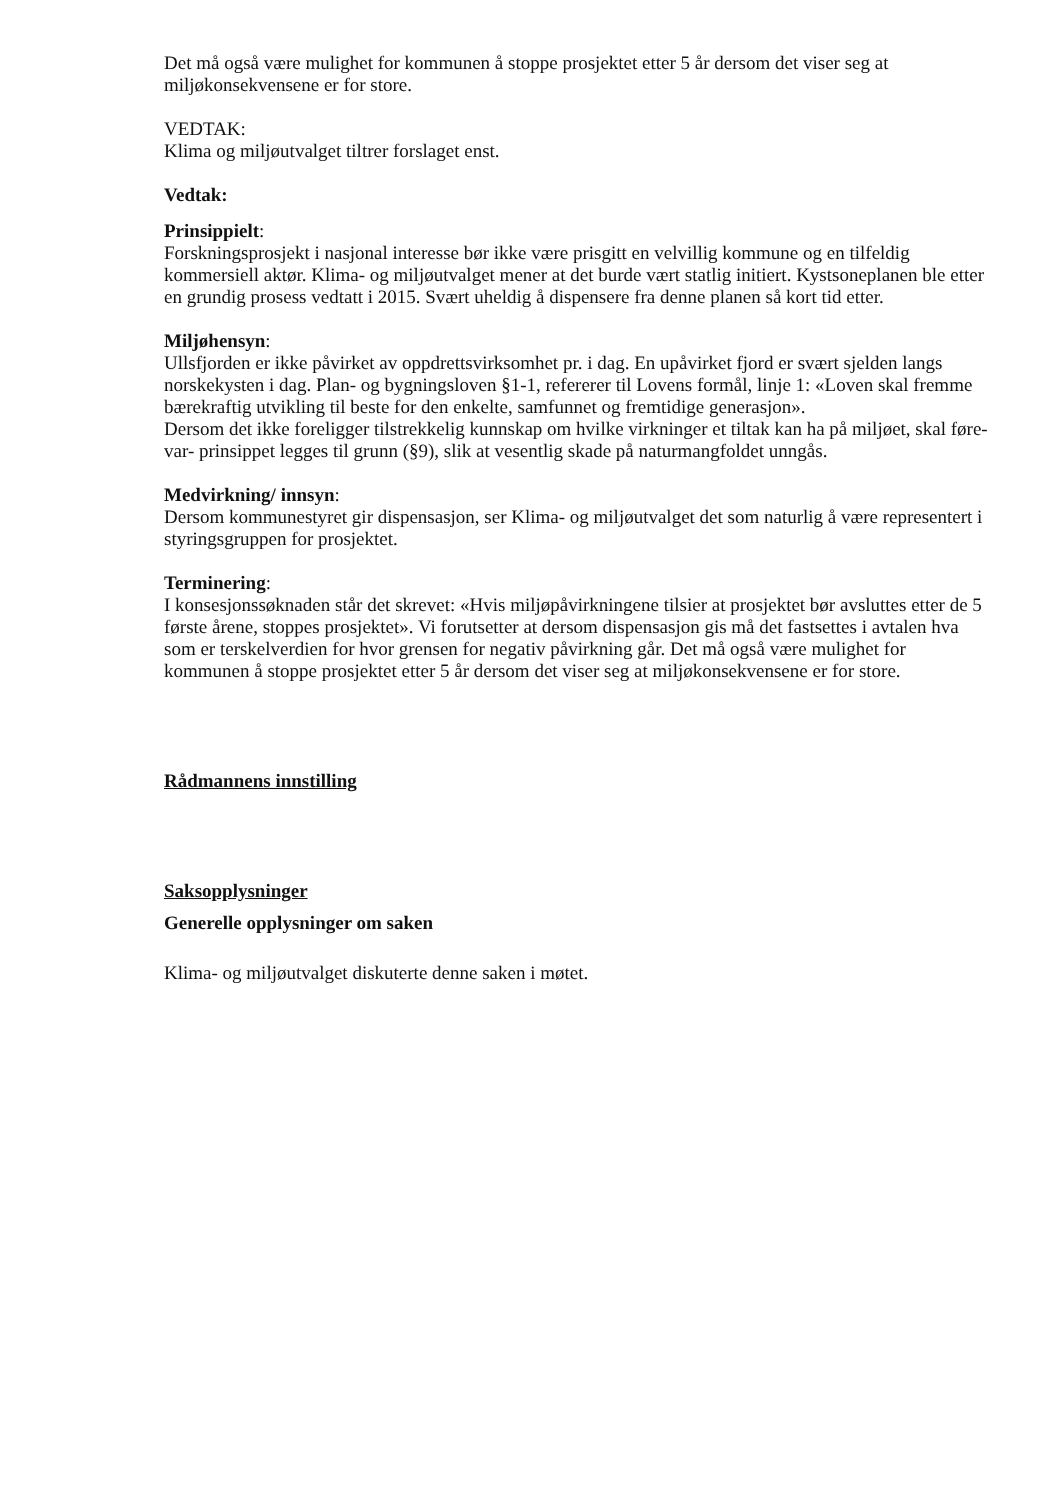Det må også være mulighet for kommunen å stoppe prosjektet etter 5 år dersom det viser seg at miljøkonsekvensene er for store.
VEDTAK:
Klima og miljøutvalget tiltrer forslaget enst.
Vedtak:
Prinsippielt:
Forskningsprosjekt i nasjonal interesse bør ikke være prisgitt en velvillig kommune og en tilfeldig kommersiell aktør. Klima- og miljøutvalget mener at det burde vært statlig initiert. Kystsoneplanen ble etter en grundig prosess vedtatt i 2015. Svært uheldig å dispensere fra denne planen så kort tid etter.
Miljøhensyn:
Ullsfjorden er ikke påvirket av oppdrettsvirksomhet pr. i dag. En upåvirket fjord er svært sjelden langs norskekysten i dag. Plan- og bygningsloven §1-1, refererer til Lovens formål, linje 1: «Loven skal fremme bærekraftig utvikling til beste for den enkelte, samfunnet og fremtidige generasjon».
Dersom det ikke foreligger tilstrekkelig kunnskap om hvilke virkninger et tiltak kan ha på miljøet, skal føre-var- prinsippet legges til grunn (§9), slik at vesentlig skade på naturmangfoldet unngås.
Medvirkning/ innsyn:
Dersom kommunestyret gir dispensasjon, ser Klima- og miljøutvalget det som naturlig å være representert i styringsgruppen for prosjektet.
Terminering:
I konsesjonssøknaden står det skrevet: «Hvis miljøpåvirkningene tilsier at prosjektet bør avsluttes etter de 5 første årene, stoppes prosjektet». Vi forutsetter at dersom dispensasjon gis må det fastsettes i avtalen hva som er terskelverdien for hvor grensen for negativ påvirkning går. Det må også være mulighet for kommunen å stoppe prosjektet etter 5 år dersom det viser seg at miljøkonsekvensene er for store.
Rådmannens innstilling
Saksopplysninger
Generelle opplysninger om saken
Klima- og miljøutvalget diskuterte denne saken i møtet.